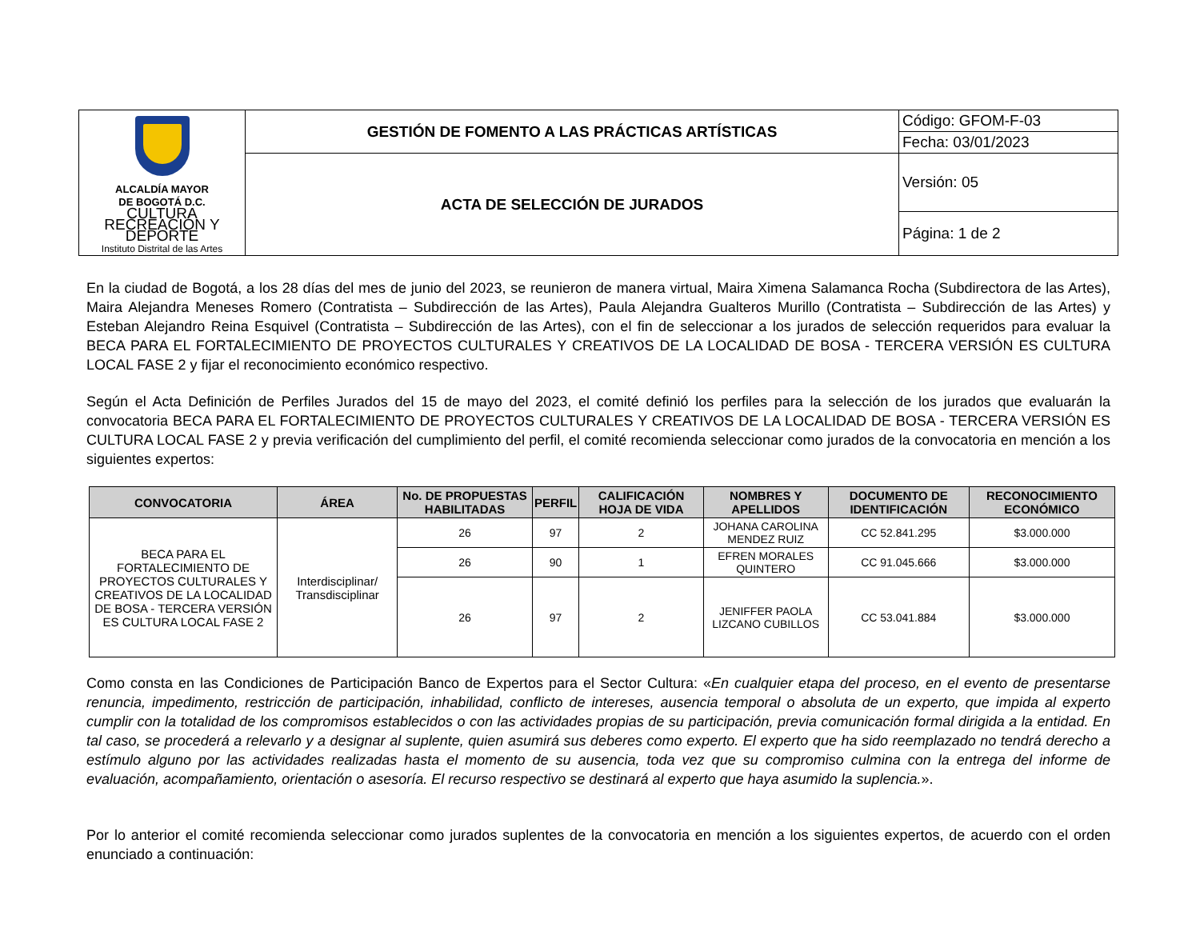| ALCALDÍA MAYOR DE BOGOTÁ D.C. CULTURA RECREACIÓN Y DEPORTE Instituto Distrital de las Artes | GESTIÓN DE FOMENTO A LAS PRÁCTICAS ARTÍSTICAS | Código: GFOM-F-03 |
| | | Fecha: 03/01/2023 |
| | ACTA DE SELECCIÓN DE JURADOS | Versión: 05 |
| | | Página: 1 de 2 |
En la ciudad de Bogotá, a los 28 días del mes de junio del 2023, se reunieron de manera virtual, Maira Ximena Salamanca Rocha (Subdirectora de las Artes), Maira Alejandra Meneses Romero (Contratista – Subdirección de las Artes), Paula Alejandra Gualteros Murillo (Contratista – Subdirección de las Artes) y Esteban Alejandro Reina Esquivel (Contratista – Subdirección de las Artes), con el fin de seleccionar a los jurados de selección requeridos para evaluar la BECA PARA EL FORTALECIMIENTO DE PROYECTOS CULTURALES Y CREATIVOS DE LA LOCALIDAD DE BOSA - TERCERA VERSIÓN ES CULTURA LOCAL FASE 2 y fijar el reconocimiento económico respectivo.
Según el Acta Definición de Perfiles Jurados del 15 de mayo del 2023, el comité definió los perfiles para la selección de los jurados que evaluarán la convocatoria BECA PARA EL FORTALECIMIENTO DE PROYECTOS CULTURALES Y CREATIVOS DE LA LOCALIDAD DE BOSA - TERCERA VERSIÓN ES CULTURA LOCAL FASE 2 y previa verificación del cumplimiento del perfil, el comité recomienda seleccionar como jurados de la convocatoria en mención a los siguientes expertos:
| CONVOCATORIA | ÁREA | No. DE PROPUESTAS HABILITADAS | PERFIL | CALIFICACIÓN HOJA DE VIDA | NOMBRES Y APELLIDOS | DOCUMENTO DE IDENTIFICACIÓN | RECONOCIMIENTO ECONÓMICO |
| --- | --- | --- | --- | --- | --- | --- | --- |
| BECA PARA EL FORTALECIMIENTO DE PROYECTOS CULTURALES Y CREATIVOS DE LA LOCALIDAD DE BOSA - TERCERA VERSIÓN ES CULTURA LOCAL FASE 2 | Interdisciplinar/ Transdisciplinar | 26 | 97 | 2 | JOHANA CAROLINA MENDEZ RUIZ | CC 52.841.295 | $3.000.000 |
| | | 26 | 90 | 1 | EFREN MORALES QUINTERO | CC 91.045.666 | $3.000.000 |
| | | 26 | 97 | 2 | JENIFFER PAOLA LIZCANO CUBILLOS | CC 53.041.884 | $3.000.000 |
Como consta en las Condiciones de Participación Banco de Expertos para el Sector Cultura: «En cualquier etapa del proceso, en el evento de presentarse renuncia, impedimento, restricción de participación, inhabilidad, conflicto de intereses, ausencia temporal o absoluta de un experto, que impida al experto cumplir con la totalidad de los compromisos establecidos o con las actividades propias de su participación, previa comunicación formal dirigida a la entidad. En tal caso, se procederá a relevarlo y a designar al suplente, quien asumirá sus deberes como experto. El experto que ha sido reemplazado no tendrá derecho a estímulo alguno por las actividades realizadas hasta el momento de su ausencia, toda vez que su compromiso culmina con la entrega del informe de evaluación, acompañamiento, orientación o asesoría. El recurso respectivo se destinará al experto que haya asumido la suplencia.».
Por lo anterior el comité recomienda seleccionar como jurados suplentes de la convocatoria en mención a los siguientes expertos, de acuerdo con el orden enunciado a continuación: